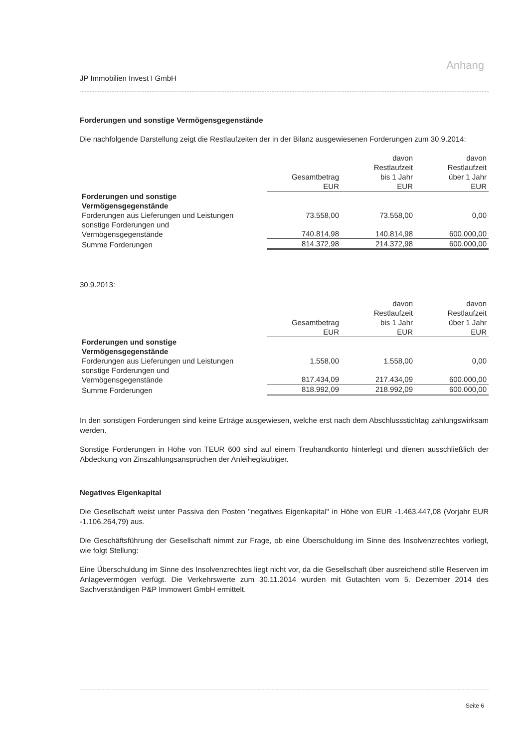Anhang
JP Immobilien Invest I GmbH
Forderungen und sonstige Vermögensgegenstände
Die nachfolgende Darstellung zeigt die Restlaufzeiten der in der Bilanz ausgewiesenen Forderungen zum 30.9.2014:
| | Gesamtbetrag EUR | davon Restlaufzeit bis 1 Jahr EUR | davon Restlaufzeit über 1 Jahr EUR |
| Forderungen und sonstige Vermögensgegenstände | | | |
| Forderungen aus Lieferungen und Leistungen | 73.558,00 | 73.558,00 | 0,00 |
| sonstige Forderungen und Vermögensgegenstände | 740.814,98 | 140.814,98 | 600.000,00 |
| Summe Forderungen | 814.372,98 | 214.372,98 | 600.000,00 |
30.9.2013:
| | Gesamtbetrag EUR | davon Restlaufzeit bis 1 Jahr EUR | davon Restlaufzeit über 1 Jahr EUR |
| Forderungen und sonstige Vermögensgegenstände | | | |
| Forderungen aus Lieferungen und Leistungen | 1.558,00 | 1.558,00 | 0,00 |
| sonstige Forderungen und Vermögensgegenstände | 817.434,09 | 217.434,09 | 600.000,00 |
| Summe Forderungen | 818.992,09 | 218.992,09 | 600.000,00 |
In den sonstigen Forderungen sind keine Erträge ausgewiesen, welche erst nach dem Abschlussstichtag zahlungswirksam werden.
Sonstige Forderungen in Höhe von TEUR 600 sind auf einem Treuhandkonto hinterlegt und dienen ausschließlich der Abdeckung von Zinszahlungsansprüchen der Anleihegläubiger.
Negatives Eigenkapital
Die Gesellschaft weist unter Passiva den Posten "negatives Eigenkapital" in Höhe von EUR -1.463.447,08 (Vorjahr EUR -1.106.264,79) aus.
Die Geschäftsführung der Gesellschaft nimmt zur Frage, ob eine Überschuldung im Sinne des Insolvenz­rechtes vorliegt, wie folgt Stellung:
Eine Überschuldung im Sinne des Insolvenzrechtes liegt nicht vor, da die Gesellschaft über ausreichend stille Reserven im Anlagevermögen verfügt. Die Verkehrswerte zum 30.11.2014 wurden mit Gutachten vom 5. Dezember 2014 des Sachverständigen P&P Immowert GmbH ermittelt.
Seite 6